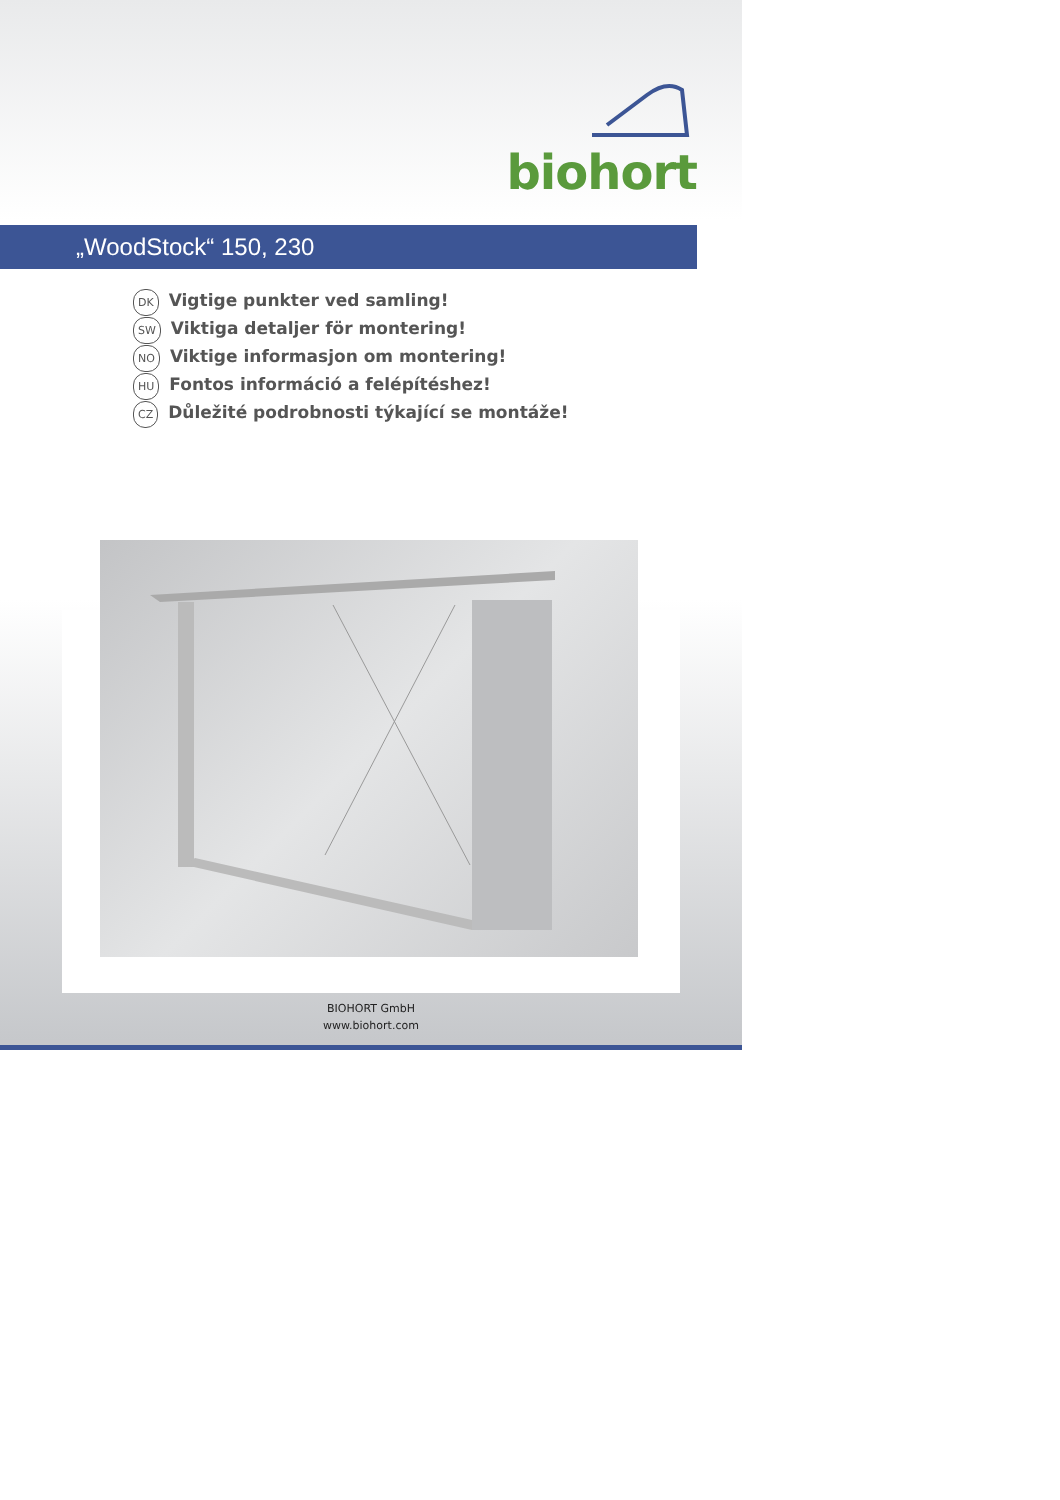biohort
„WoodStock“ 150, 230
DK Vigtige punkter ved samling!
SW Viktiga detaljer för montering!
NO Viktige informasjon om montering!
HU Fontos információ a felépítéshez!
CZ Důležité podrobnosti týkající se montáže!
BIOHORT GmbH
www.biohort.com